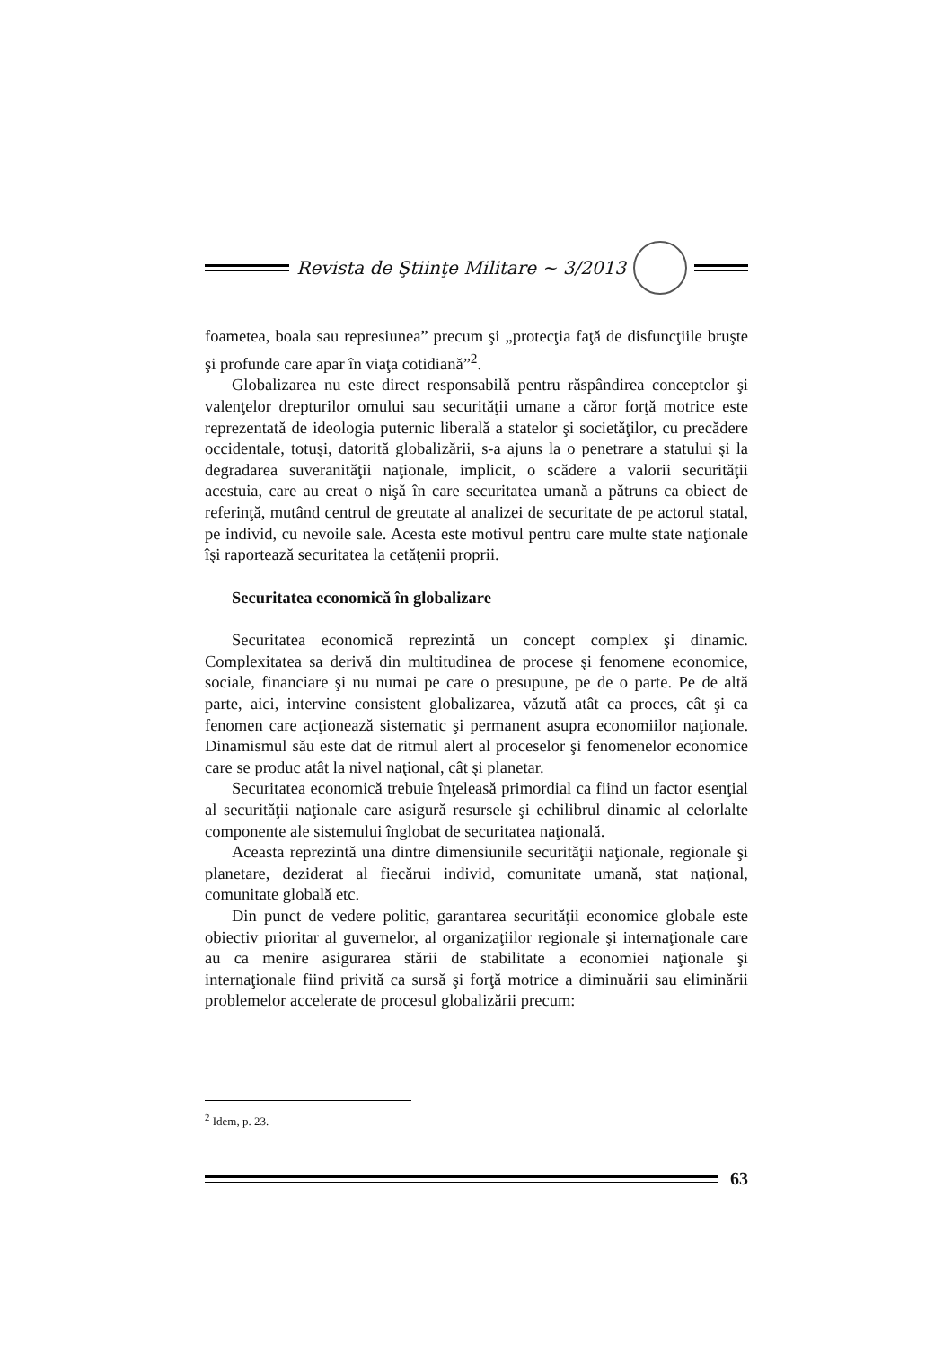Revista de Ştiinţe Militare ~ 3/2013
foametea, boala sau represiunea” precum şi „protecţia faţă de disfuncţiile bruşte şi profunde care apar în viaţa cotidiană”<sup>2</sup>.
Globalizarea nu este direct responsabilă pentru răspândirea conceptelor şi valenţelor drepturilor omului sau securităţii umane a căror forţă motrice este reprezentată de ideologia puternic liberală a statelor şi societăţilor, cu precădere occidentale, totuşi, datorită globalizării, s-a ajuns la o penetrare a statului şi la degradarea suveranităţii naţionale, implicit, o scădere a valorii securităţii acestuia, care au creat o nişă în care securitatea umană a pătruns ca obiect de referinţă, mutând centrul de greutate al analizei de securitate de pe actorul statal, pe individ, cu nevoile sale. Acesta este motivul pentru care multe state naţionale îşi raportează securitatea la cetăţenii proprii.
Securitatea economică în globalizare
Securitatea economică reprezintă un concept complex şi dinamic. Complexitatea sa derivă din multitudinea de procese şi fenomene economice, sociale, financiare şi nu numai pe care o presupune, pe de o parte. Pe de altă parte, aici, intervine consistent globalizarea, văzută atât ca proces, cât şi ca fenomen care acţionează sistematic şi permanent asupra economiilor naţionale. Dinamismul său este dat de ritmul alert al proceselor şi fenomenelor economice care se produc atât la nivel naţional, cât şi planetar.
Securitatea economică trebuie înţeleasă primordial ca fiind un factor esenţial al securităţii naţionale care asigură resursele şi echilibrul dinamic al celorlalte componente ale sistemului înglobat de securitatea naţională.
Aceasta reprezintă una dintre dimensiunile securităţii naţionale, regionale şi planetare, deziderat al fiecărui individ, comunitate umană, stat naţional, comunitate globală etc.
Din punct de vedere politic, garantarea securităţii economice globale este obiectiv prioritar al guvernelor, al organizaţiilor regionale şi internaţionale care au ca menire asigurarea stării de stabilitate a economiei naţionale şi internaţionale fiind privită ca sursă şi forţă motrice a diminuării sau eliminării problemelor accelerate de procesul globalizării precum:
<sup>2</sup> Idem, p. 23.
63